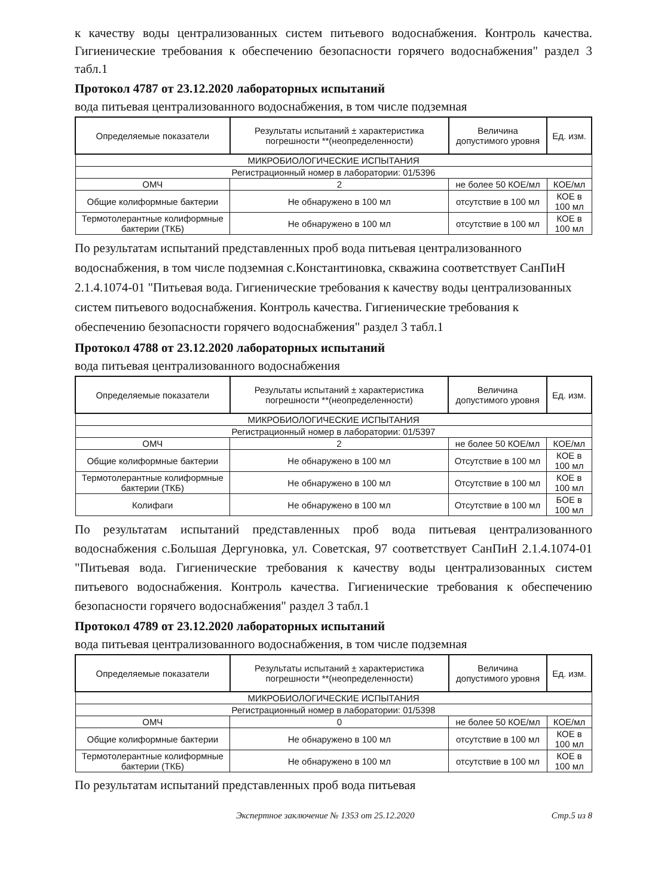к качеству воды централизованных систем питьевого водоснабжения. Контроль качества. Гигиенические требования к обеспечению безопасности горячего водоснабжения" раздел 3 табл.1
Протокол 4787 от 23.12.2020 лабораторных испытаний
вода питьевая централизованного водоснабжения, в том числе подземная
| Определяемые показатели | Результаты испытаний ± характеристика погрешности **(неопределенности) | Величина допустимого уровня | Ед. изм. |
| --- | --- | --- | --- |
| МИКРОБИОЛОГИЧЕСКИЕ ИСПЫТАНИЯ | | | |
| Регистрационный номер в лаборатории: 01/5396 | | | |
| ОМЧ | 2 | не более 50 КОЕ/мл | КОЕ/мл |
| Общие колиформные бактерии | Не обнаружено в 100 мл | отсутствие в 100 мл | КОЕ в 100 мл |
| Термотолерантные колиформные бактерии (ТКБ) | Не обнаружено в 100 мл | отсутствие в 100 мл | КОЕ в 100 мл |
По результатам испытаний представленных проб вода питьевая централизованного водоснабжения, в том числе подземная с.Константиновка, скважина соответствует СанПиН 2.1.4.1074-01 "Питьевая вода. Гигиенические требования к качеству воды централизованных систем питьевого водоснабжения. Контроль качества. Гигиенические требования к обеспечению безопасности горячего водоснабжения" раздел 3 табл.1
Протокол 4788 от 23.12.2020 лабораторных испытаний
вода питьевая централизованного водоснабжения
| Определяемые показатели | Результаты испытаний ± характеристика погрешности **(неопределенности) | Величина допустимого уровня | Ед. изм. |
| --- | --- | --- | --- |
| МИКРОБИОЛОГИЧЕСКИЕ ИСПЫТАНИЯ | | | |
| Регистрационный номер в лаборатории: 01/5397 | | | |
| ОМЧ | 2 | не более 50 КОЕ/мл | КОЕ/мл |
| Общие колиформные бактерии | Не обнаружено в 100 мл | Отсутствие в 100 мл | КОЕ в 100 мл |
| Термотолерантные колиформные бактерии (ТКБ) | Не обнаружено в 100 мл | Отсутствие в 100 мл | КОЕ в 100 мл |
| Колифаги | Не обнаружено в 100 мл | Отсутствие в 100 мл | БОЕ в 100 мл |
По результатам испытаний представленных проб вода питьевая централизованного водоснабжения с.Большая Дергуновка, ул. Советская, 97 соответствует СанПиН 2.1.4.1074-01 "Питьевая вода. Гигиенические требования к качеству воды централизованных систем питьевого водоснабжения. Контроль качества. Гигиенические требования к обеспечению безопасности горячего водоснабжения" раздел 3 табл.1
Протокол 4789 от 23.12.2020 лабораторных испытаний
вода питьевая централизованного водоснабжения, в том числе подземная
| Определяемые показатели | Результаты испытаний ± характеристика погрешности **(неопределенности) | Величина допустимого уровня | Ед. изм. |
| --- | --- | --- | --- |
| МИКРОБИОЛОГИЧЕСКИЕ ИСПЫТАНИЯ | | | |
| Регистрационный номер в лаборатории: 01/5398 | | | |
| ОМЧ | 0 | не более 50 КОЕ/мл | КОЕ/мл |
| Общие колиформные бактерии | Не обнаружено в 100 мл | отсутствие в 100 мл | КОЕ в 100 мл |
| Термотолерантные колиформные бактерии (ТКБ) | Не обнаружено в 100 мл | отсутствие в 100 мл | КОЕ в 100 мл |
По результатам испытаний представленных проб вода питьевая
Экспертное заключение № 1353 от 25.12.2020 Стр.5 из 8